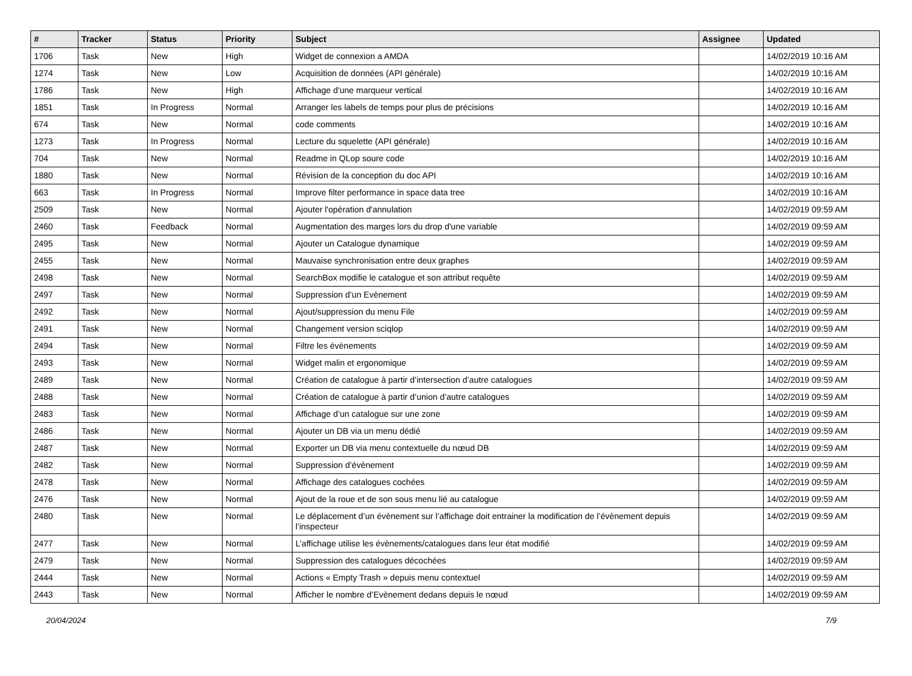| # | Tracker | Status | Priority | Subject | Assignee | Updated |
| --- | --- | --- | --- | --- | --- | --- |
| 1706 | Task | New | High | Widget de connexion a AMDA | | 14/02/2019 10:16 AM |
| 1274 | Task | New | Low | Acquisition de données (API générale) | | 14/02/2019 10:16 AM |
| 1786 | Task | New | High | Affichage d'une marqueur vertical | | 14/02/2019 10:16 AM |
| 1851 | Task | In Progress | Normal | Arranger les labels de temps pour plus de précisions | | 14/02/2019 10:16 AM |
| 674 | Task | New | Normal | code comments | | 14/02/2019 10:16 AM |
| 1273 | Task | In Progress | Normal | Lecture du squelette (API générale) | | 14/02/2019 10:16 AM |
| 704 | Task | New | Normal | Readme in QLop soure code | | 14/02/2019 10:16 AM |
| 1880 | Task | New | Normal | Révision de la conception du doc API | | 14/02/2019 10:16 AM |
| 663 | Task | In Progress | Normal | Improve filter performance in space data tree | | 14/02/2019 10:16 AM |
| 2509 | Task | New | Normal | Ajouter l'opération d'annulation | | 14/02/2019 09:59 AM |
| 2460 | Task | Feedback | Normal | Augmentation des marges lors du drop d'une variable | | 14/02/2019 09:59 AM |
| 2495 | Task | New | Normal | Ajouter un Catalogue dynamique | | 14/02/2019 09:59 AM |
| 2455 | Task | New | Normal | Mauvaise synchronisation entre deux graphes | | 14/02/2019 09:59 AM |
| 2498 | Task | New | Normal | SearchBox modifie le catalogue et son attribut requête | | 14/02/2019 09:59 AM |
| 2497 | Task | New | Normal | Suppression d’un Evènement | | 14/02/2019 09:59 AM |
| 2492 | Task | New | Normal | Ajout/suppression du menu File | | 14/02/2019 09:59 AM |
| 2491 | Task | New | Normal | Changement version sciqlop | | 14/02/2019 09:59 AM |
| 2494 | Task | New | Normal | Filtre les évènements | | 14/02/2019 09:59 AM |
| 2493 | Task | New | Normal | Widget malin et ergonomique | | 14/02/2019 09:59 AM |
| 2489 | Task | New | Normal | Création de catalogue à partir d’intersection d’autre catalogues | | 14/02/2019 09:59 AM |
| 2488 | Task | New | Normal | Création de catalogue à partir d’union d’autre catalogues | | 14/02/2019 09:59 AM |
| 2483 | Task | New | Normal | Affichage d’un catalogue sur une zone | | 14/02/2019 09:59 AM |
| 2486 | Task | New | Normal | Ajouter un DB via un menu dédié | | 14/02/2019 09:59 AM |
| 2487 | Task | New | Normal | Exporter un DB via menu contextuelle du nœud DB | | 14/02/2019 09:59 AM |
| 2482 | Task | New | Normal | Suppression d’évènement | | 14/02/2019 09:59 AM |
| 2478 | Task | New | Normal | Affichage des catalogues cochées | | 14/02/2019 09:59 AM |
| 2476 | Task | New | Normal | Ajout de la roue et de son sous menu lié au catalogue | | 14/02/2019 09:59 AM |
| 2480 | Task | New | Normal | Le déplacement d’un évènement sur l’affichage doit entrainer la modification de l’évènement depuis l’inspecteur | | 14/02/2019 09:59 AM |
| 2477 | Task | New | Normal | L’affichage utilise les évènements/catalogues dans leur état modifié | | 14/02/2019 09:59 AM |
| 2479 | Task | New | Normal | Suppression des catalogues décochées | | 14/02/2019 09:59 AM |
| 2444 | Task | New | Normal | Actions « Empty Trash » depuis menu contextuel | | 14/02/2019 09:59 AM |
| 2443 | Task | New | Normal | Afficher le nombre d’Evènement dedans depuis le nœud | | 14/02/2019 09:59 AM |
20/04/2024 7/9